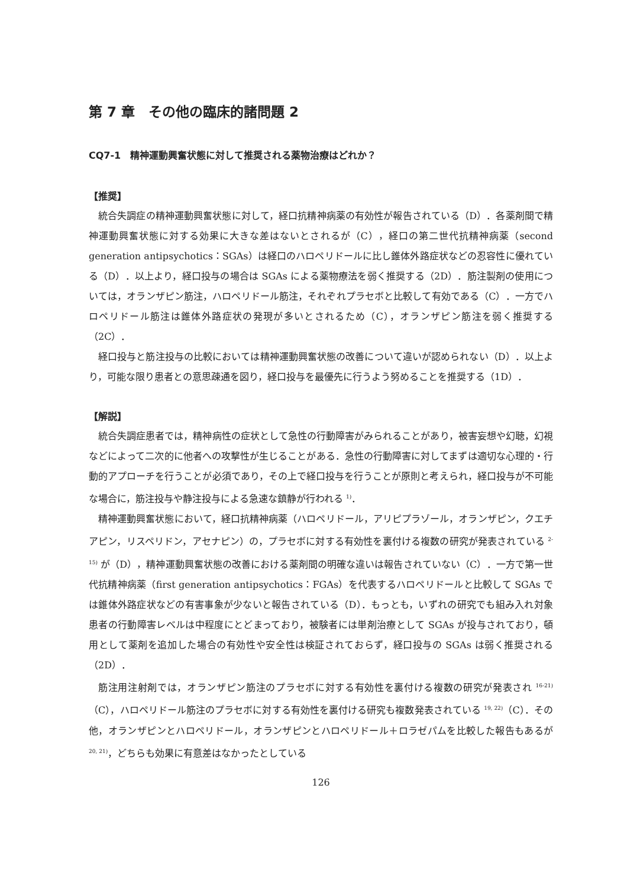第 7 章　その他の臨床的諸問題 2
CQ7-1　精神運動興奮状態に対して推奨される薬物治療はどれか？
【推奨】
統合失調症の精神運動興奮状態に対して，経口抗精神病薬の有効性が報告されている（D）．各薬剤間で精神運動興奮状態に対する効果に大きな差はないとされるが（C），経口の第二世代抗精神病薬（second generation antipsychotics：SGAs）は経口のハロペリドールに比し錐体外路症状などの忍容性に優れている（D）．以上より，経口投与の場合は SGAs による薬物療法を弱く推奨する（2D）．筋注製剤の使用については，オランザピン筋注，ハロペリドール筋注，それぞれプラセボと比較して有効である（C）．一方でハロペリドール筋注は錐体外路症状の発現が多いとされるため（C），オランザピン筋注を弱く推奨する（2C）．
経口投与と筋注投与の比較においては精神運動興奮状態の改善について違いが認められない（D）．以上より，可能な限り患者との意思疎通を図り，経口投与を最優先に行うよう努めることを推奨する（1D）．
【解説】
統合失調症患者では，精神病性の症状として急性の行動障害がみられることがあり，被害妄想や幻聴，幻視などによって二次的に他者への攻撃性が生じることがある．急性の行動障害に対してまずは適切な心理的・行動的アプローチを行うことが必須であり，その上で経口投与を行うことが原則と考えられ，経口投与が不可能な場合に，筋注投与や静注投与による急速な鎮静が行われる <sup>1)</sup>．
精神運動興奮状態において，経口抗精神病薬（ハロペリドール，アリピプラゾール，オランザピン，クエチアピン，リスペリドン，アセナピン）の，プラセボに対する有効性を裏付ける複数の研究が発表されている <sup>2-15)</sup> が（D），精神運動興奮状態の改善における薬剤間の明確な違いは報告されていない（C）．一方で第一世代抗精神病薬（first generation antipsychotics：FGAs）を代表するハロペリドールと比較して SGAs では錐体外路症状などの有害事象が少ないと報告されている（D）．もっとも，いずれの研究でも組み入れ対象患者の行動障害レベルは中程度にとどまっており，被験者には単剤治療として SGAs が投与されており，頓用として薬剤を追加した場合の有効性や安全性は検証されておらず，経口投与の SGAs は弱く推奨される（2D）．
筋注用注射剤では，オランザピン筋注のプラセボに対する有効性を裏付ける複数の研究が発表され <sup>16-21)</sup>（C），ハロペリドール筋注のプラセボに対する有効性を裏付ける研究も複数発表されている <sup>19, 22)</sup>（C）．その他，オランザピンとハロペリドール，オランザピンとハロペリドール＋ロラゼパムを比較した報告もあるが <sup>20, 21)</sup>，どちらも効果に有意差はなかったとしている
126